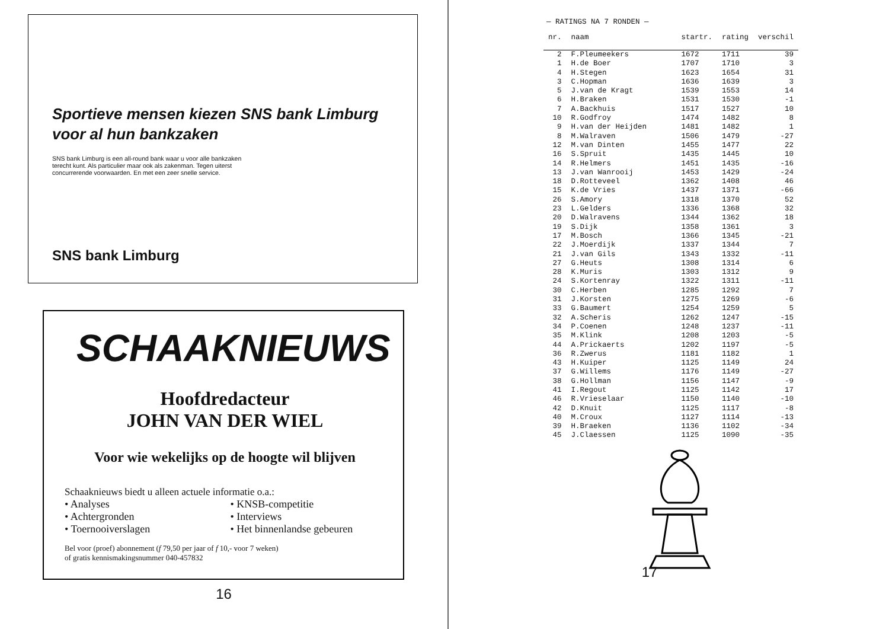Sportieve mensen kiezen SNS bank Limburg voor al hun bankzaken
SNS bank Limburg is een all-round bank waar u voor alle bankzaken terecht kunt. Als particulier maar ook als zakenman. Tegen uiterst concurrerende voorwaarden. En met een zeer snelle service.
SNS bank Limburg
SCHAAKNIEUWS
Hoofdredacteur
JOHN VAN DER WIEL
Voor wie wekelijks op de hoogte wil blijven
Schaaknieuws biedt u alleen actuele informatie o.a.:
• Analyses
• Achtergronden
• Toernooiverslagen
• KNSB-competitie
• Interviews
• Het binnenlandse gebeuren
Bel voor (proef) abonnement (f 79,50 per jaar of f 10,- voor 7 weken)
of gratis kennismakingsnummer 040-457832
16
— RATINGS NA 7 RONDEN —
| nr. | naam | startr. | rating | verschil |
| --- | --- | --- | --- | --- |
| 2 | F.Pleumeekers | 1672 | 1711 | 39 |
| 1 | H.de Boer | 1707 | 1710 | 3 |
| 4 | H.Stegen | 1623 | 1654 | 31 |
| 3 | C.Hopman | 1636 | 1639 | 3 |
| 5 | J.van de Kragt | 1539 | 1553 | 14 |
| 6 | H.Braken | 1531 | 1530 | -1 |
| 7 | A.Backhuis | 1517 | 1527 | 10 |
| 10 | R.Godfroy | 1474 | 1482 | 8 |
| 9 | H.van der Heijden | 1481 | 1482 | 1 |
| 8 | M.Walraven | 1506 | 1479 | -27 |
| 12 | M.van Dinten | 1455 | 1477 | 22 |
| 16 | S.Spruit | 1435 | 1445 | 10 |
| 14 | R.Helmers | 1451 | 1435 | -16 |
| 13 | J.van Wanrooij | 1453 | 1429 | -24 |
| 18 | D.Rotteveel | 1362 | 1408 | 46 |
| 15 | K.de Vries | 1437 | 1371 | -66 |
| 26 | S.Amory | 1318 | 1370 | 52 |
| 23 | L.Gelders | 1336 | 1368 | 32 |
| 20 | D.Walravens | 1344 | 1362 | 18 |
| 19 | S.Dijk | 1358 | 1361 | 3 |
| 17 | M.Bosch | 1366 | 1345 | -21 |
| 22 | J.Moerdijk | 1337 | 1344 | 7 |
| 21 | J.van Gils | 1343 | 1332 | -11 |
| 27 | G.Heuts | 1308 | 1314 | 6 |
| 28 | K.Muris | 1303 | 1312 | 9 |
| 24 | S.Kortenray | 1322 | 1311 | -11 |
| 30 | C.Herben | 1285 | 1292 | 7 |
| 31 | J.Korsten | 1275 | 1269 | -6 |
| 33 | G.Baumert | 1254 | 1259 | 5 |
| 32 | A.Scheris | 1262 | 1247 | -15 |
| 34 | P.Coenen | 1248 | 1237 | -11 |
| 35 | M.Klink | 1208 | 1203 | -5 |
| 44 | A.Prickaerts | 1202 | 1197 | -5 |
| 36 | R.Zwerus | 1181 | 1182 | 1 |
| 43 | H.Kuiper | 1125 | 1149 | 24 |
| 37 | G.Willems | 1176 | 1149 | -27 |
| 38 | G.Hollman | 1156 | 1147 | -9 |
| 41 | I.Regout | 1125 | 1142 | 17 |
| 46 | R.Vrieselaar | 1150 | 1140 | -10 |
| 42 | D.Knuit | 1125 | 1117 | -8 |
| 40 | M.Croux | 1127 | 1114 | -13 |
| 39 | H.Braeken | 1136 | 1102 | -34 |
| 45 | J.Claessen | 1125 | 1090 | -35 |
17